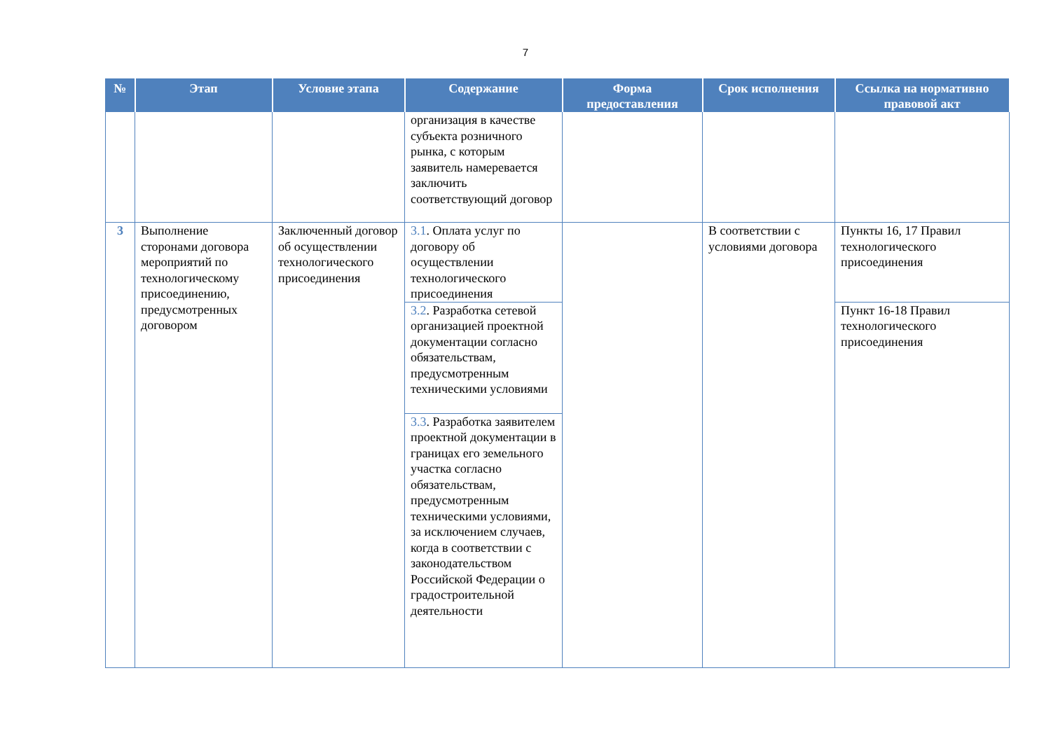7
| № | Этап | Условие этапа | Содержание | Форма предоставления | Срок исполнения | Ссылка на нормативно правовой акт |
| --- | --- | --- | --- | --- | --- | --- |
| | | | организация в качестве субъекта розничного рынка, с которым заявитель намеревается заключить соответствующий договор | | | |
| 3 | Выполнение сторонами договора мероприятий по технологическому присоединению, предусмотренных договором | Заключенный договор об осуществлении технологического присоединения | 3.1 . Оплата услуг по договору об осуществлении технологического присоединения | | В соответствии с условиями договора | Пункты 16, 17 Правил технологического присоединения |
| | | | 3.2 . Разработка сетевой организацией проектной документации согласно обязательствам, предусмотренным техническими условиями | | | Пункт 16-18 Правил технологического присоединения |
| | | | 3.3 . Разработка заявителем проектной документации в границах его земельного участка согласно обязательствам, предусмотренным техническими условиями, за исключением случаев, когда в соответствии с законодательством Российской Федерации о градостроительной деятельности | | | |